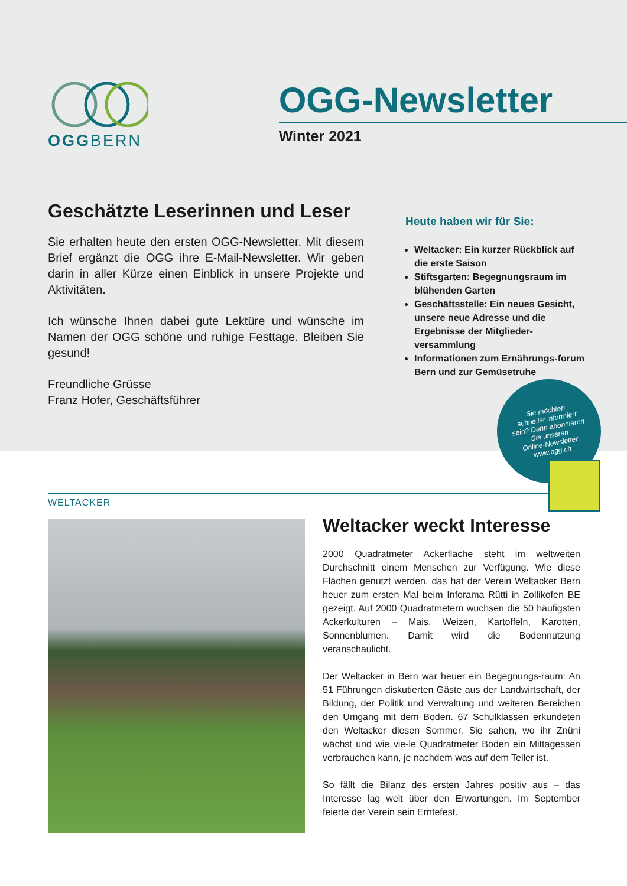OGGBERN
OGG-Newsletter
Winter 2021
Geschätzte Leserinnen und Leser
Sie erhalten heute den ersten OGG-Newsletter. Mit diesem Brief ergänzt die OGG ihre E-Mail-Newsletter. Wir geben darin in aller Kürze einen Einblick in unsere Projekte und Aktivitäten.
Ich wünsche Ihnen dabei gute Lektüre und wünsche im Namen der OGG schöne und ruhige Festtage. Bleiben Sie gesund!
Freundliche Grüsse
Franz Hofer, Geschäftsführer
Heute haben wir für Sie:
Weltacker: Ein kurzer Rückblick auf die erste Saison
Stiftsgarten: Begegnungsraum im blühenden Garten
Geschäftsstelle: Ein neues Gesicht, unsere neue Adresse und die Ergebnisse der Mitglieder-versammlung
Informationen zum Ernährungs-forum Bern und zur Gemüsetruhe
Sie möchten
schneller informiert
sein? Dann abonnieren
Sie unseren
Online-Newsletter.
www.ogg.ch
WELTACKER
Weltacker weckt Interesse
2000 Quadratmeter Ackerfläche steht im weltweiten Durchschnitt einem Menschen zur Verfügung. Wie diese Flächen genutzt werden, das hat der Verein Weltacker Bern heuer zum ersten Mal beim Inforama Rütti in Zollikofen BE gezeigt. Auf 2000 Quadratmetern wuchsen die 50 häufigsten Ackerkulturen – Mais, Weizen, Kartoffeln, Karotten, Sonnenblumen. Damit wird die Bodennutzung veranschaulicht.
Der Weltacker in Bern war heuer ein Begegnungs-raum: An 51 Führungen diskutierten Gäste aus der Landwirtschaft, der Bildung, der Politik und Verwaltung und weiteren Bereichen den Umgang mit dem Boden. 67 Schulklassen erkundeten den Weltacker diesen Sommer. Sie sahen, wo ihr Znüni wächst und wie vie-le Quadratmeter Boden ein Mittagessen verbrauchen kann, je nachdem was auf dem Teller ist.
So fällt die Bilanz des ersten Jahres positiv aus – das Interesse lag weit über den Erwartungen. Im September feierte der Verein sein Erntefest.